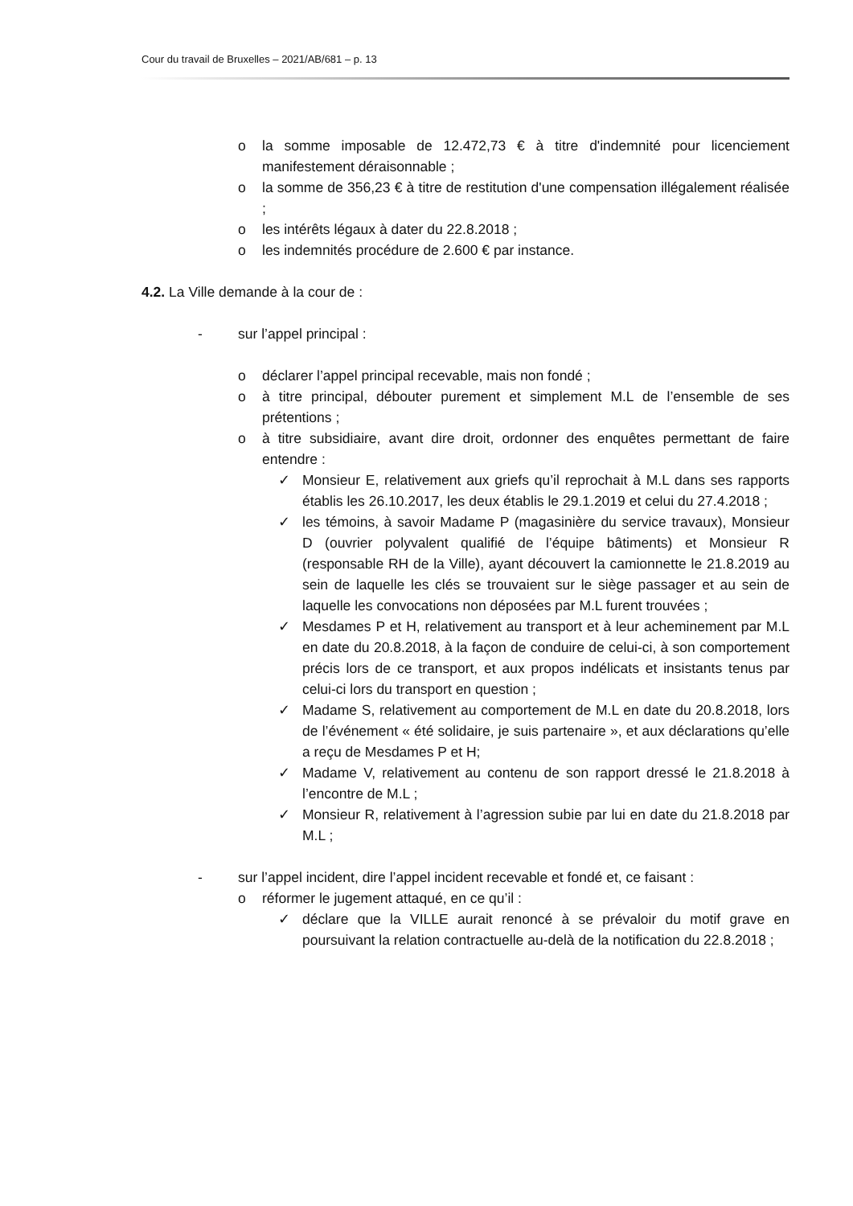Cour du travail de Bruxelles – 2021/AB/681 – p. 13
o la somme imposable de 12.472,73 € à titre d'indemnité pour licenciement manifestement déraisonnable ;
o la somme de 356,23 € à titre de restitution d'une compensation illégalement réalisée ;
o les intérêts légaux à dater du 22.8.2018 ;
o les indemnités procédure de 2.600 € par instance.
4.2. La Ville demande à la cour de :
- sur l’appel principal :
o déclarer l’appel principal recevable, mais non fondé ;
o à titre principal, débouter purement et simplement M.L de l’ensemble de ses prétentions ;
o à titre subsidiaire, avant dire droit, ordonner des enquêtes permettant de faire entendre :
✓ Monsieur E, relativement aux griefs qu’il reprochait à M.L dans ses rapports établis les 26.10.2017, les deux établis le 29.1.2019 et celui du 27.4.2018 ;
✓ les témoins, à savoir Madame P (magasinière du service travaux), Monsieur D (ouvrier polyvalent qualifié de l’équipe bâtiments) et Monsieur R (responsable RH de la Ville), ayant découvert la camionnette le 21.8.2019 au sein de laquelle les clés se trouvaient sur le siège passager et au sein de laquelle les convocations non déposées par M.L furent trouvées ;
✓ Mesdames P et H, relativement au transport et à leur acheminement par M.L en date du 20.8.2018, à la façon de conduire de celui-ci, à son comportement précis lors de ce transport, et aux propos indélicats et insistants tenus par celui-ci lors du transport en question ;
✓ Madame S, relativement au comportement de M.L en date du 20.8.2018, lors de l’événement « été solidaire, je suis partenaire », et aux déclarations qu’elle a reçu de Mesdames P et H;
✓ Madame V, relativement au contenu de son rapport dressé le 21.8.2018 à l’encontre de M.L ;
✓ Monsieur R, relativement à l’agression subie par lui en date du 21.8.2018 par M.L ;
- sur l’appel incident, dire l’appel incident recevable et fondé et, ce faisant :
o réformer le jugement attaqué, en ce qu’il :
✓ déclare que la VILLE aurait renoncé à se prévaloir du motif grave en poursuivant la relation contractuelle au-delà de la notification du 22.8.2018 ;